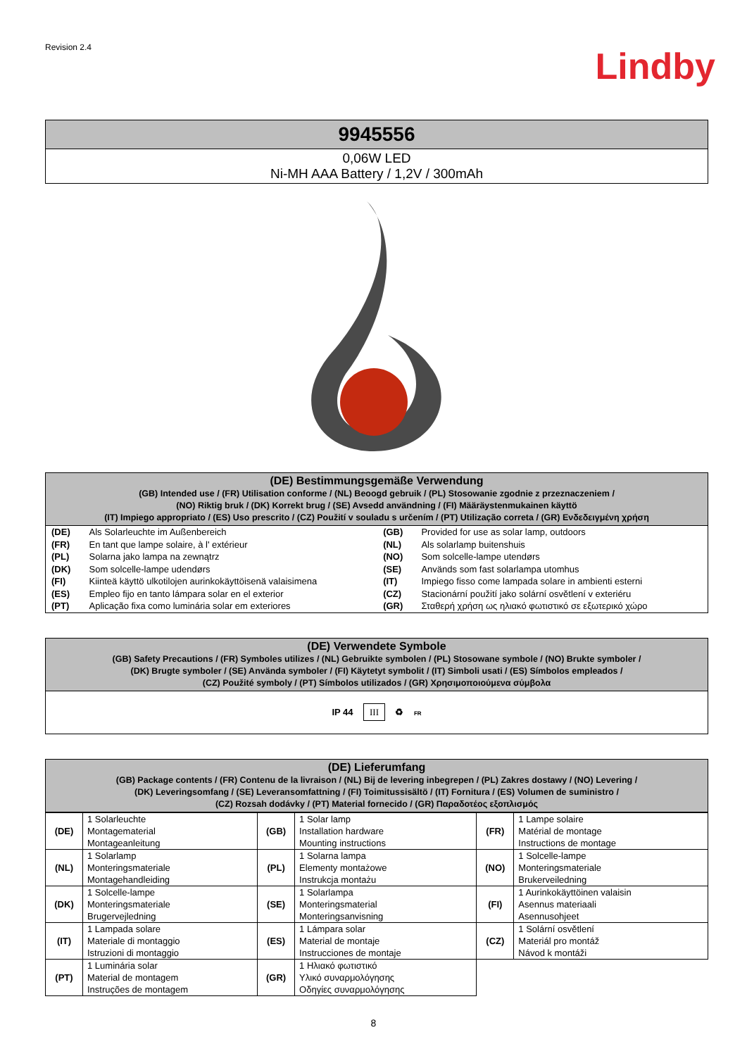Revision 2.4
Lindby
| 9945556 |
| --- |
| 0,06W LED Ni-MH AAA Battery / 1,2V / 300mAh |
| (DE) Bestimmungsgemäße Verwendung (GB) Intended use / (FR) Utilisation conforme / (NL) Beoogd gebruik / (PL) Stosowanie zgodnie z przeznaczeniem / (NO) Riktig bruk / (DK) Korrekt brug / (SE) Avsedd användning / (FI) Määräystenmukainen käyttö (IT) Impiego appropriato / (ES) Uso prescrito / (CZ) Použití v souladu s určením / (PT) Utilização correta / (GR) Ενδεδειγμένη χρήση |
| (DE) | Als Solarleuchte im Außenbereich | (GB) | Provided for use as solar lamp, outdoors |
| (FR) | En tant que lampe solaire, à l' extérieur | (NL) | Als solarlamp buitenshuis |
| (PL) | Solarna jako lampa na zewnątrz | (NO) | Som solcelle-lampe utendørs |
| (DK) | Som solcelle-lampe udendørs | (SE) | Används som fast solarlampa utomhus |
| (FI) | Kiinteä käyttö ulkotilojen aurinkokäyttöisenä valaisimena | (IT) | Impiego fisso come lampada solare in ambienti esterni |
| (ES) | Empleo fijo en tanto lámpara solar en el exterior | (CZ) | Stacionární použití jako solární osvětlení v exteriéru |
| (PT) | Aplicação fixa como luminária solar em exteriores | (GR) | Σταθερή χρήση ως ηλιακό φωτιστικό σε εξωτερικό χώρο |
| (DE) Verwendete Symbole (GB) Safety Precautions / (FR) Symboles utilizes / (NL) Gebruikte symbolen / (PL) Stosowane symbole / (NO) Brukte symboler / (DK) Brugte symboler / (SE) Använda symboler / (FI) Käytetyt symbolit / (IT) Simboli usati / (ES) Símbolos empleados / (CZ) Použité symboly / (PT) Símbolos utilizados / (GR) Χρησιμοποιούμενα σύμβολα |
| IP 44 III ♻ FR |
| (DE) Lieferumfang (GB) Package contents / (FR) Contenu de la livraison / (NL) Bij de levering inbegrepen / (PL) Zakres dostawy / (NO) Levering / (DK) Leveringsomfang / (SE) Leveransomfattning / (FI) Toimitussisältö / (IT) Fornitura / (ES) Volumen de suministro / (CZ) Rozsah dodávky / (PT) Material fornecido / (GR) Παραδοτέος εξοπλισμός |
| (DE) | 1 Solarleuchte Montagematerial Montageanleitung | (GB) | 1 Solar lamp Installation hardware Mounting instructions | (FR) | 1 Lampe solaire Matérial de montage Instructions de montage |
| (NL) | 1 Solarlamp Monteringsmateriale Montagehandleiding | (PL) | 1 Solarna lampa Elementy montażowe Instrukcja montażu | (NO) | 1 Solcelle-lampe Monteringsmateriale Brukerveiledning |
| (DK) | 1 Solcelle-lampe Monteringsmateriale Brugervejledning | (SE) | 1 Solarlampa Monteringsmaterial Monteringsanvisning | (FI) | 1 Aurinkokäyttöinen valaisin Asennus materiaali Asennusohjeet |
| (IT) | 1 Lampada solare Materiale di montaggio Istruzioni di montaggio | (ES) | 1 Lámpara solar Material de montaje Instrucciones de montaje | (CZ) | 1 Solární osvětlení Materiál pro montáž Návod k montáži |
| (PT) | 1 Luminária solar Material de montagem Instruções de montagem | (GR) | 1 Ηλιακό φωτιστικό Υλικό συναρμολόγησης Οδηγίες συναρμολόγησης | | |
8